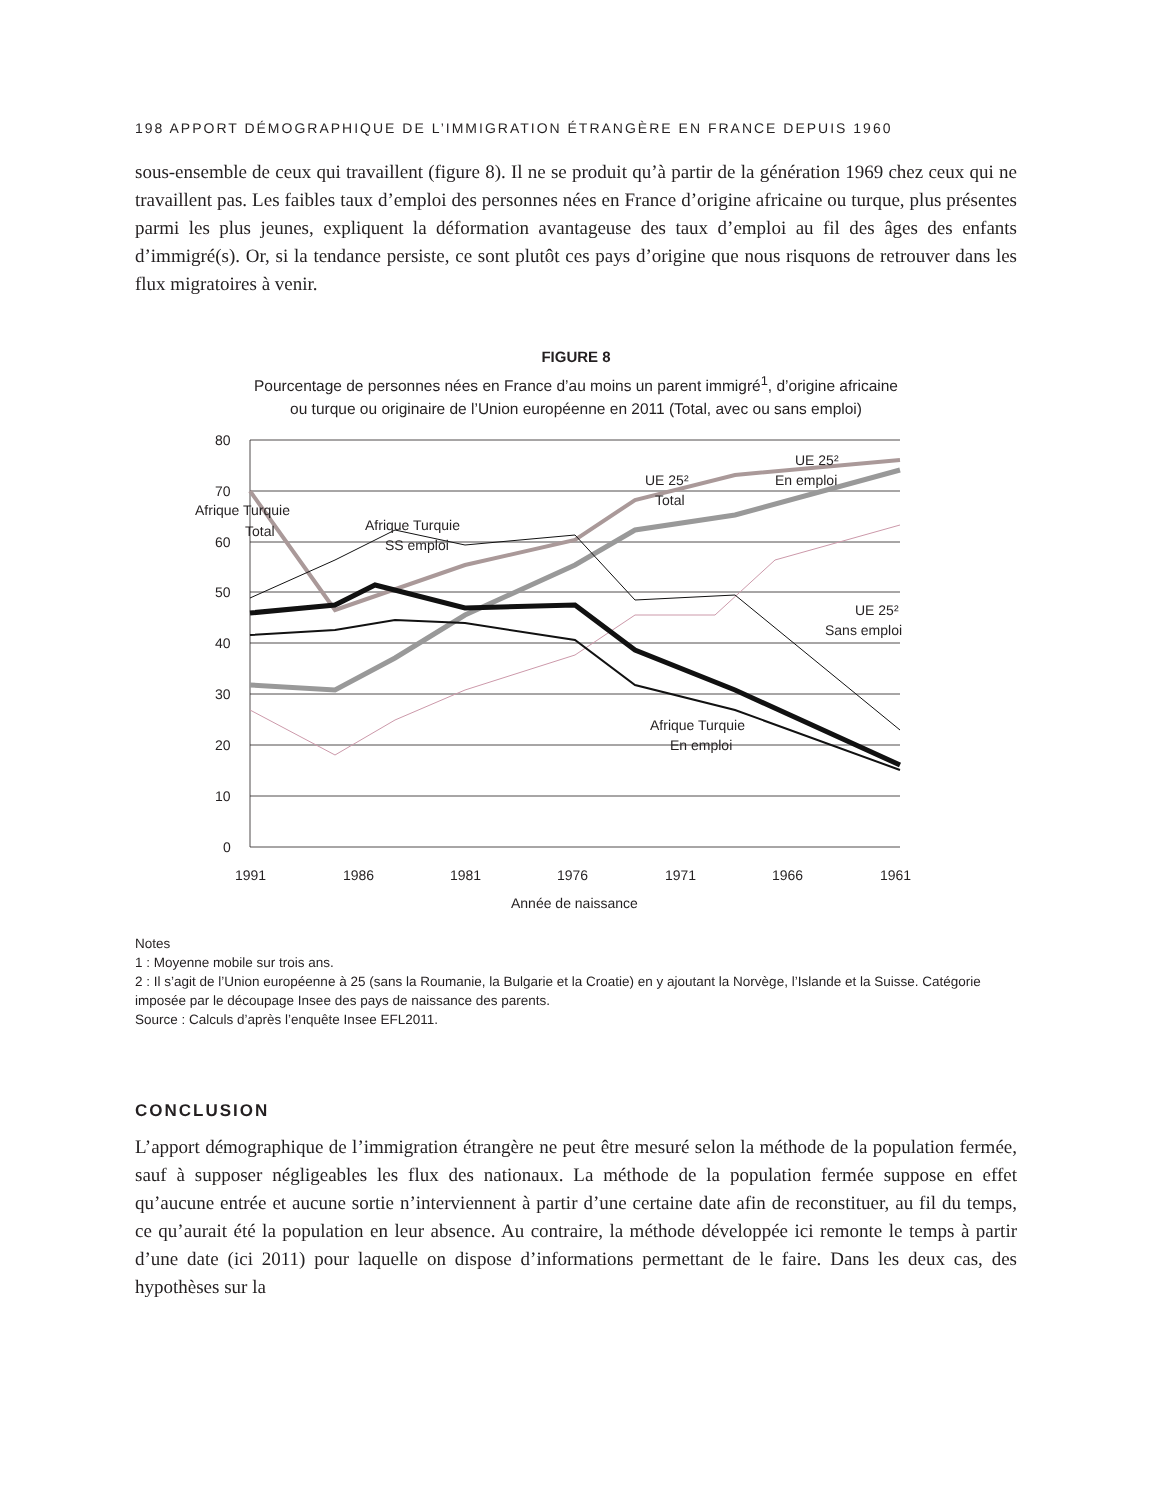198 APPORT DÉMOGRAPHIQUE DE L’IMMIGRATION ÉTRANGÈRE EN FRANCE DEPUIS 1960
sous-ensemble de ceux qui travaillent (figure 8). Il ne se produit qu’à partir de la génération 1969 chez ceux qui ne travaillent pas. Les faibles taux d’emploi des personnes nées en France d’origine africaine ou turque, plus présentes parmi les plus jeunes, expliquent la déformation avantageuse des taux d’emploi au fil des âges des enfants d’immigré(s). Or, si la tendance persiste, ce sont plutôt ces pays d’origine que nous risquons de retrouver dans les flux migratoires à venir.
FIGURE 8
Pourcentage de personnes nées en France d’au moins un parent immigré<sup>1</sup>, d’origine africaine
ou turque ou originaire de l’Union européenne en 2011 (Total, avec ou sans emploi)
80
70
60
50
40
30
20
10
0
1991
1986
1981
1976
1971
1966
1961
Année de naissance
Afrique Turquie
Total
Afrique Turquie
SS emploi
UE 25²
Total
UE 25²
En emploi
UE 25²
Sans emploi
Afrique Turquie
En emploi
Notes
1 : Moyenne mobile sur trois ans.
2 : Il s’agit de l’Union européenne à 25 (sans la Roumanie, la Bulgarie et la Croatie) en y ajoutant la Norvège, l’Islande et la Suisse. Catégorie imposée par le découpage Insee des pays de naissance des parents.
Source : Calculs d’après l’enquête Insee EFL2011.
CONCLUSION
L’apport démographique de l’immigration étrangère ne peut être mesuré selon la méthode de la population fermée, sauf à supposer négligeables les flux des nationaux. La méthode de la population fermée suppose en effet qu’aucune entrée et aucune sortie n’interviennent à partir d’une certaine date afin de reconstituer, au fil du temps, ce qu’aurait été la population en leur absence. Au contraire, la méthode développée ici remonte le temps à partir d’une date (ici 2011) pour laquelle on dispose d’informations permettant de le faire. Dans les deux cas, des hypothèses sur la